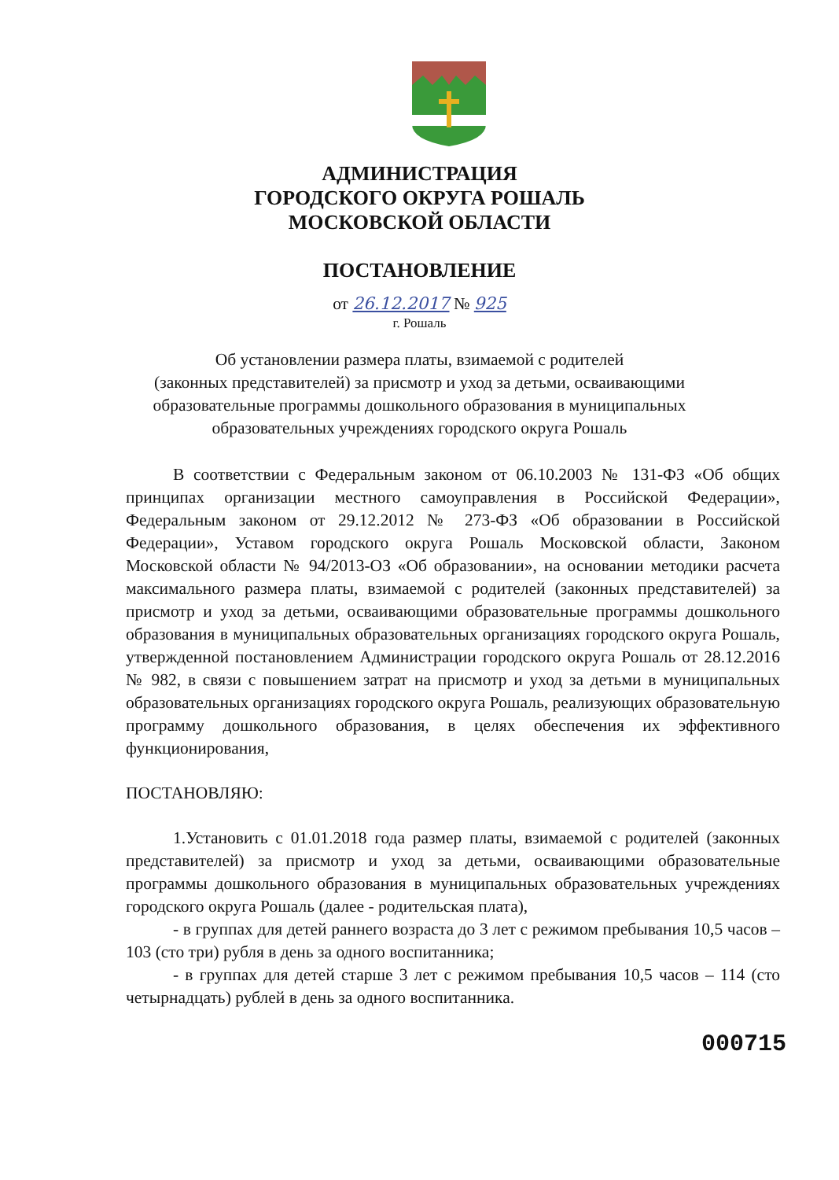АДМИНИСТРАЦИЯ
ГОРОДСКОГО ОКРУГА РОШАЛЬ
МОСКОВСКОЙ ОБЛАСТИ
ПОСТАНОВЛЕНИЕ
от 26.12.2017 № 925
г. Рошаль
Об установлении размера платы, взимаемой с родителей
(законных представителей) за присмотр и уход за детьми, осваивающими
образовательные программы дошкольного образования в муниципальных
образовательных учреждениях городского округа Рошаль
В соответствии с Федеральным законом от 06.10.2003 № 131-ФЗ «Об общих принципах организации местного самоуправления в Российской Федерации», Федеральным законом от 29.12.2012 № 273-ФЗ «Об образовании в Российской Федерации», Уставом городского округа Рошаль Московской области, Законом Московской области № 94/2013-ОЗ «Об образовании», на основании методики расчета максимального размера платы, взимаемой с родителей (законных представителей) за присмотр и уход за детьми, осваивающими образовательные программы дошкольного образования в муниципальных образовательных организациях городского округа Рошаль, утвержденной постановлением Администрации городского округа Рошаль от 28.12.2016 № 982, в связи с повышением затрат на присмотр и уход за детьми в муниципальных образовательных организациях городского округа Рошаль, реализующих образовательную программу дошкольного образования, в целях обеспечения их эффективного функционирования,
ПОСТАНОВЛЯЮ:
1.Установить с 01.01.2018 года размер платы, взимаемой с родителей (законных представителей) за присмотр и уход за детьми, осваивающими образовательные программы дошкольного образования в муниципальных образовательных учреждениях городского округа Рошаль (далее - родительская плата),
- в группах для детей раннего возраста до 3 лет с режимом пребывания 10,5 часов – 103 (сто три) рубля в день за одного воспитанника;
- в группах для детей старше 3 лет с режимом пребывания 10,5 часов – 114 (сто четырнадцать) рублей в день за одного воспитанника.
000715